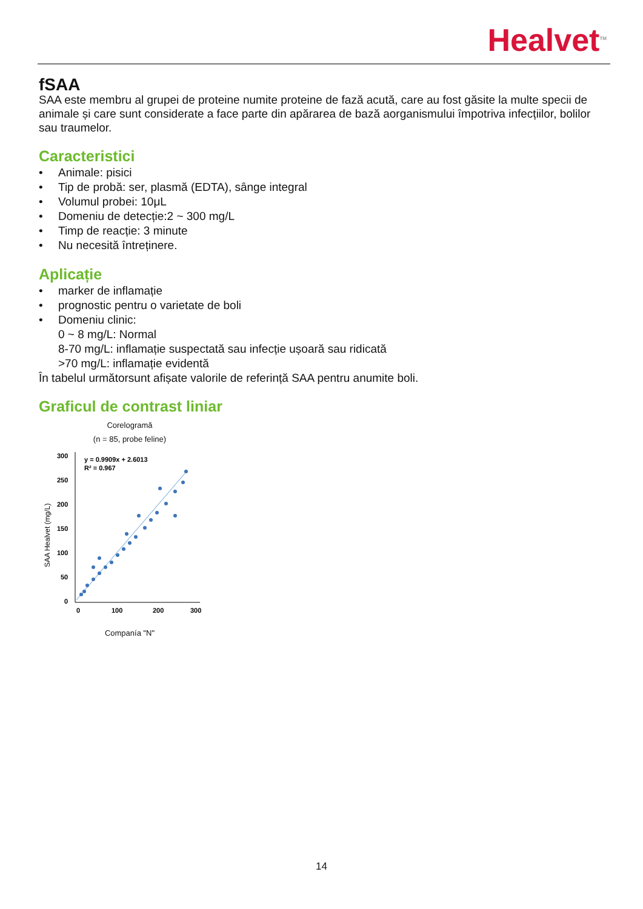Healvet<sup>TM</sup>
fSAA
SAA este membru al grupei de proteine numite proteine de fază acută, care au fost găsite la multe specii de animale și care sunt considerate a face parte din apărarea de bază aorganismului împotriva infecțiilor, bolilor sau traumelor.
Caracteristici
• Animale: pisici
• Tip de probă: ser, plasmă (EDTA), sânge integral
• Volumul probei: 10μL
• Domeniu de detecție:2 ~ 300 mg/L
• Timp de reacție: 3 minute
• Nu necesită întreținere.
Aplicație
• marker de inflamație
• prognostic pentru o varietate de boli
• Domeniu clinic:
0 ~ 8 mg/L: Normal
8-70 mg/L: inflamație suspectată sau infecție ușoară sau ridicată
>70 mg/L: inflamație evidentă
În tabelul următorsunt afișate valorile de referință SAA pentru anumite boli.
Graficul de contrast liniar
Corelogramă
(n = 85, probe feline)
SAA Healvet (mg/L)
300
250
200
150
100
50
0
0
100
200
300
y = 0.9909x + 2.6013
R² = 0.967
Companía "N"
14